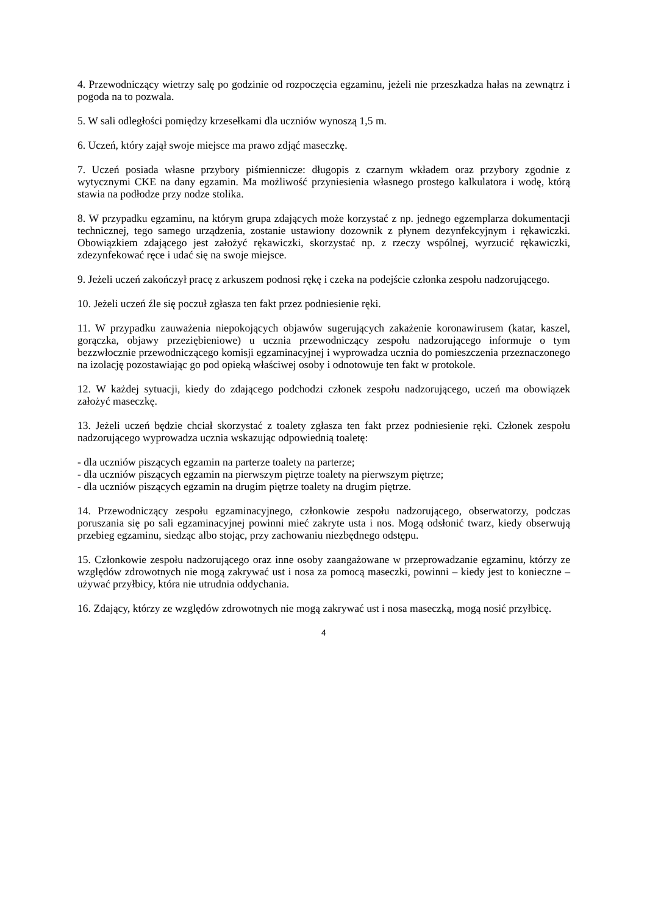4. Przewodniczący wietrzy salę po godzinie od rozpoczęcia egzaminu, jeżeli nie przeszkadza hałas na zewnątrz i pogoda na to pozwala.
5. W sali odległości pomiędzy krzesełkami dla uczniów wynoszą 1,5 m.
6. Uczeń, który zajął swoje miejsce ma prawo zdjąć maseczkę.
7. Uczeń posiada własne przybory piśmiennicze: długopis z czarnym wkładem oraz przybory zgodnie z wytycznymi CKE na dany egzamin. Ma możliwość przyniesienia własnego prostego kalkulatora i wodę, którą stawia na podłodze przy nodze stolika.
8. W przypadku egzaminu, na którym grupa zdających może korzystać z np. jednego egzemplarza dokumentacji technicznej, tego samego urządzenia, zostanie ustawiony dozownik z płynem dezynfekcyjnym i rękawiczki. Obowiązkiem zdającego jest założyć rękawiczki, skorzystać np. z rzeczy wspólnej, wyrzucić rękawiczki, zdezynfekować ręce i udać się na swoje miejsce.
9. Jeżeli uczeń zakończył pracę z arkuszem podnosi rękę i czeka na podejście członka zespołu nadzorującego.
10. Jeżeli uczeń źle się poczuł zgłasza ten fakt przez podniesienie ręki.
11. W przypadku zauważenia niepokojących objawów sugerujących zakażenie koronawirusem (katar, kaszel, gorączka, objawy przeziębieniowe) u ucznia przewodniczący zespołu nadzorującego informuje o tym bezzwłocznie przewodniczącego komisji egzaminacyjnej i wyprowadza ucznia do pomieszczenia przeznaczonego na izolację pozostawiając go pod opieką właściwej osoby i odnotowuje ten fakt w protokole.
12. W każdej sytuacji, kiedy do zdającego podchodzi członek zespołu nadzorującego, uczeń ma obowiązek założyć maseczkę.
13. Jeżeli uczeń będzie chciał skorzystać z toalety zgłasza ten fakt przez podniesienie ręki. Członek zespołu nadzorującego wyprowadza ucznia wskazując odpowiednią toaletę:
- dla uczniów piszących egzamin na parterze toalety na parterze;
- dla uczniów piszących egzamin na pierwszym piętrze toalety na pierwszym piętrze;
- dla uczniów piszących egzamin na drugim piętrze toalety na drugim piętrze.
14. Przewodniczący zespołu egzaminacyjnego, członkowie zespołu nadzorującego, obserwatorzy, podczas poruszania się po sali egzaminacyjnej powinni mieć zakryte usta i nos. Mogą odsłonić twarz, kiedy obserwują przebieg egzaminu, siedząc albo stojąc, przy zachowaniu niezbędnego odstępu.
15. Członkowie zespołu nadzorującego oraz inne osoby zaangażowane w przeprowadzanie egzaminu, którzy ze względów zdrowotnych nie mogą zakrywać ust i nosa za pomocą maseczki, powinni – kiedy jest to konieczne – używać przyłbicy, która nie utrudnia oddychania.
16. Zdający, którzy ze względów zdrowotnych nie mogą zakrywać ust i nosa maseczką, mogą nosić przyłbicę.
4